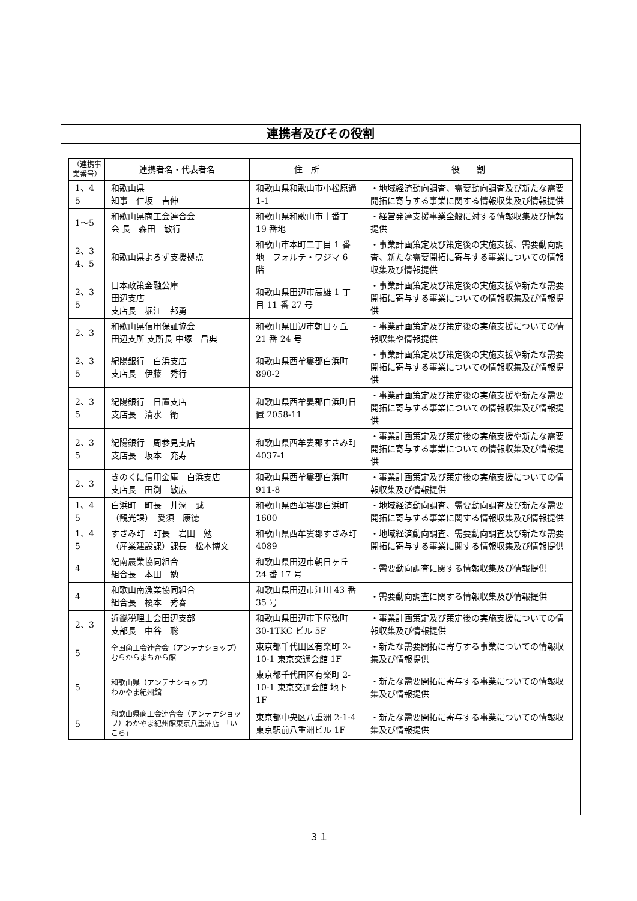連携者及びその役割
| （連携事業番号） | 連携者名・代表者名 | 住 所 | 役 割 |
| --- | --- | --- | --- |
| 1、4 5 | 和歌山県 知事 仁坂 吉伸 | 和歌山県和歌山市小松原通 1-1 | ・地域経済動向調査、需要動向調査及び新たな需要開拓に寄与する事業に関する情報収集及び情報提供 |
| 1～5 | 和歌山県商工会連合会 会 長 森田 敏行 | 和歌山県和歌山市十番丁 19 番地 | ・経営発達支援事業全般に対する情報収集及び情報提供 |
| 2、3 4、5 | 和歌山県よろず支援拠点 | 和歌山市本町二丁目 1 番地 フォルテ・ワジマ 6 階 | ・事業計画策定及び策定後の実施支援、需要動向調査、新たな需要開拓に寄与する事業についての情報収集及び情報提供 |
| 2、3 5 | 日本政策金融公庫 田辺支店 支店長 堀江 邦勇 | 和歌山県田辺市高雄 1 丁目 11 番 27 号 | ・事業計画策定及び策定後の実施支援や新たな需要開拓に寄与する事業についての情報収集及び情報提供 |
| 2、3 | 和歌山県信用保証協会 田辺支所 支所長 中塚 昌典 | 和歌山県田辺市朝日ヶ丘 21 番 24 号 | ・事業計画策定及び策定後の実施支援についての情報収集や情報提供 |
| 2、3 5 | 紀陽銀行 白浜支店 支店長 伊藤 秀行 | 和歌山県西牟婁郡白浜町 890-2 | ・事業計画策定及び策定後の実施支援や新たな需要開拓に寄与する事業についての情報収集及び情報提供 |
| 2、3 5 | 紀陽銀行 日置支店 支店長 清水 衛 | 和歌山県西牟婁郡白浜町日置 2058-11 | ・事業計画策定及び策定後の実施支援や新たな需要開拓に寄与する事業についての情報収集及び情報提供 |
| 2、3 5 | 紀陽銀行 周参見支店 支店長 坂本 充寿 | 和歌山県西牟婁郡すさみ町 4037-1 | ・事業計画策定及び策定後の実施支援や新たな需要開拓に寄与する事業についての情報収集及び情報提供 |
| 2、3 | きのくに信用金庫 白浜支店 支店長 田渕 敏広 | 和歌山県西牟婁郡白浜町 911-8 | ・事業計画策定及び策定後の実施支援についての情報収集及び情報提供 |
| 1、4 5 | 白浜町 町長 井潤 誠 （観光課） 愛須 康徳 | 和歌山県西牟婁郡白浜町 1600 | ・地域経済動向調査、需要動向調査及び新たな需要開拓に寄与する事業に関する情報収集及び情報提供 |
| 1、4 5 | すさみ町 町長 岩田 勉 （産業建設課）課長 松本博文 | 和歌山県西牟婁郡すさみ町 4089 | ・地域経済動向調査、需要動向調査及び新たな需要開拓に寄与する事業に関する情報収集及び情報提供 |
| 4 | 紀南農業協同組合 組合長 本田 勉 | 和歌山県田辺市朝日ヶ丘 24 番 17 号 | ・需要動向調査に関する情報収集及び情報提供 |
| 4 | 和歌山南漁業協同組合 組合長 榎本 秀春 | 和歌山県田辺市江川 43 番 35 号 | ・需要動向調査に関する情報収集及び情報提供 |
| 2、3 | 近畿税理士会田辺支部 支部長 中谷 聡 | 和歌山県田辺市下屋敷町 30-1TKC ビル 5F | ・事業計画策定及び策定後の実施支援についての情報収集及び情報提供 |
| 5 | 全国商工会連合会（アンテナショップ）むらからまちから館 | 東京都千代田区有楽町 2-10-1 東京交通会館 1F | ・新たな需要開拓に寄与する事業についての情報収集及び情報提供 |
| 5 | 和歌山県（アンテナショップ） わかやま紀州館 | 東京都千代田区有楽町 2-10-1 東京交通会館 地下 1F | ・新たな需要開拓に寄与する事業についての情報収集及び情報提供 |
| 5 | 和歌山県商工会連合会（アンテナショップ）わかやま紀州館東京八重洲店 「いこら」 | 東京都中央区八重洲 2-1-4 東京駅前八重洲ビル 1F | ・新たな需要開拓に寄与する事業についての情報収集及び情報提供 |
３１